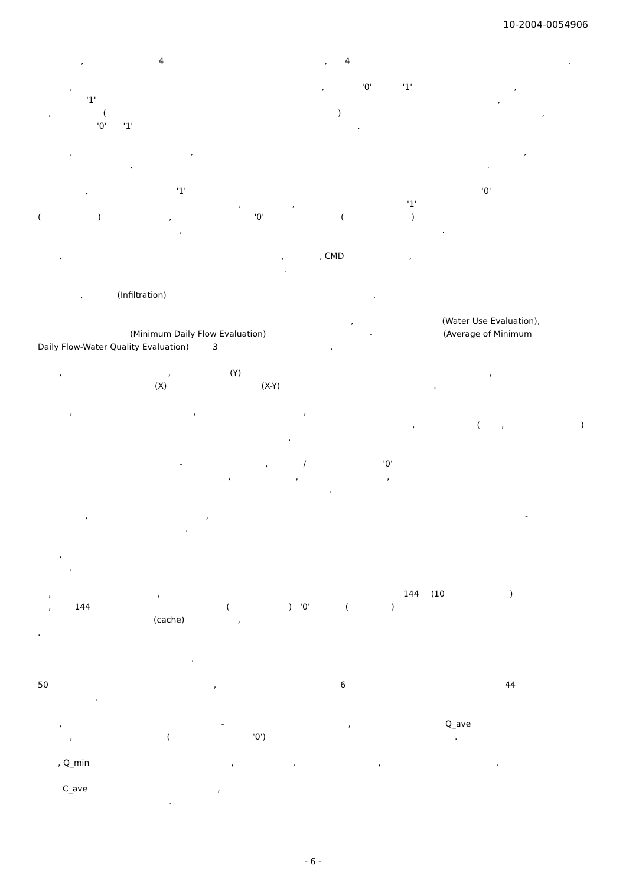10-2004-0054906
, 4 , 4 .
, , '0' '1' ,
'1' ,
, ( ) ,
'0' '1' .
, , ,
, .
, '1' '0'
, , '1'
( ) , '0' ( )
, .
, , , CMD ,
.
, (Infiltration) .
, (Water Use Evaluation),
(Minimum Daily Flow Evaluation) - (Average of Minimum
Daily Flow-Water Quality Evaluation) 3 .
, , (Y) ,
(X) (X-Y) .
, , ,
, ( , )
.
- , / '0'
, , ,
.
, , -
.
,
.
, , 144 (10 )
, 144 ( ) '0' ( )
(cache) ,
.
.
50 , 6 44
.
, - , Q_ave
, ( '0') .
, Q_min , , , .
C_ave ,
.
- 6 -